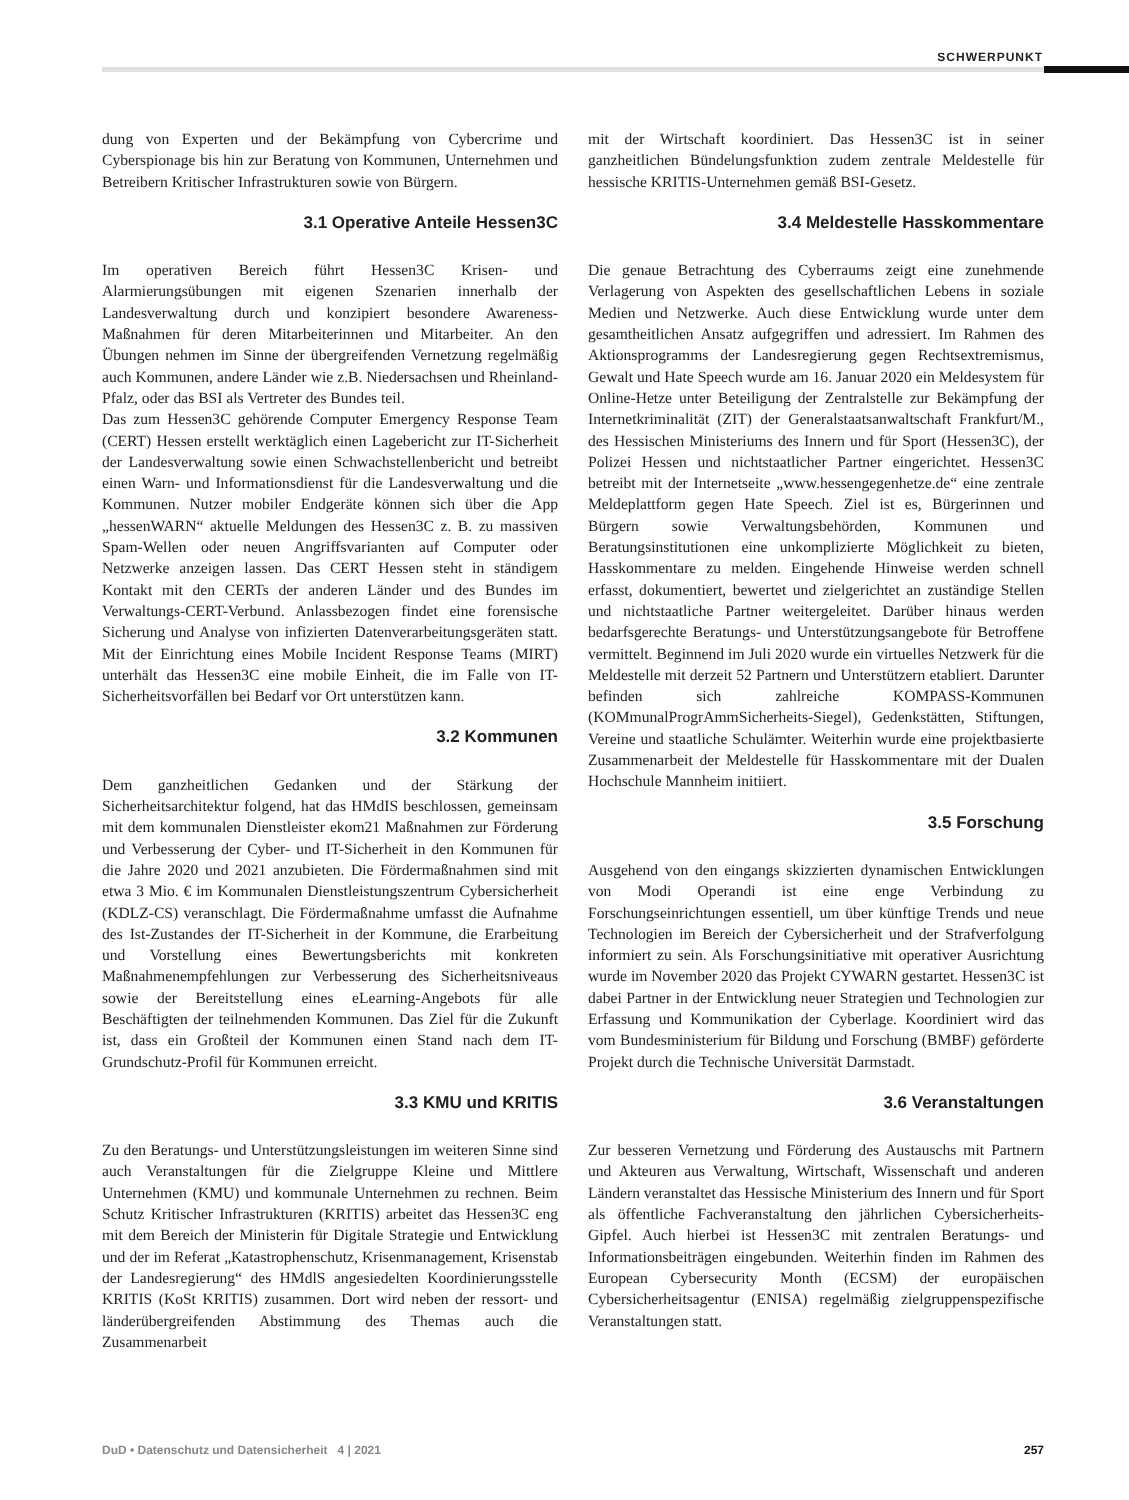SCHWERPUNKT
dung von Experten und der Bekämpfung von Cybercrime und Cyberspionage bis hin zur Beratung von Kommunen, Unternehmen und Betreibern Kritischer Infrastrukturen sowie von Bürgern.
3.1 Operative Anteile Hessen3C
Im operativen Bereich führt Hessen3C Krisen- und Alarmierungsübungen mit eigenen Szenarien innerhalb der Landesverwaltung durch und konzipiert besondere Awareness-Maßnahmen für deren Mitarbeiterinnen und Mitarbeiter. An den Übungen nehmen im Sinne der übergreifenden Vernetzung regelmäßig auch Kommunen, andere Länder wie z.B. Niedersachsen und Rheinland-Pfalz, oder das BSI als Vertreter des Bundes teil.
Das zum Hessen3C gehörende Computer Emergency Response Team (CERT) Hessen erstellt werktäglich einen Lagebericht zur IT-Sicherheit der Landesverwaltung sowie einen Schwachstellenbericht und betreibt einen Warn- und Informationsdienst für die Landesverwaltung und die Kommunen. Nutzer mobiler Endgeräte können sich über die App „hessenWARN“ aktuelle Meldungen des Hessen3C z. B. zu massiven Spam-Wellen oder neuen Angriffsvarianten auf Computer oder Netzwerke anzeigen lassen. Das CERT Hessen steht in ständigem Kontakt mit den CERTs der anderen Länder und des Bundes im Verwaltungs-CERT-Verbund. Anlassbezogen findet eine forensische Sicherung und Analyse von infizierten Datenverarbeitungsgeräten statt. Mit der Einrichtung eines Mobile Incident Response Teams (MIRT) unterhält das Hessen3C eine mobile Einheit, die im Falle von IT-Sicherheitsvorfällen bei Bedarf vor Ort unterstützen kann.
3.2 Kommunen
Dem ganzheitlichen Gedanken und der Stärkung der Sicherheitsarchitektur folgend, hat das HMdIS beschlossen, gemeinsam mit dem kommunalen Dienstleister ekom21 Maßnahmen zur Förderung und Verbesserung der Cyber- und IT-Sicherheit in den Kommunen für die Jahre 2020 und 2021 anzubieten. Die Fördermaßnahmen sind mit etwa 3 Mio. € im Kommunalen Dienstleistungszentrum Cybersicherheit (KDLZ-CS) veranschlagt. Die Fördermaßnahme umfasst die Aufnahme des Ist-Zustandes der IT-Sicherheit in der Kommune, die Erarbeitung und Vorstellung eines Bewertungsberichts mit konkreten Maßnahmenempfehlungen zur Verbesserung des Sicherheitsniveaus sowie der Bereitstellung eines eLearning-Angebots für alle Beschäftigten der teilnehmenden Kommunen. Das Ziel für die Zukunft ist, dass ein Großteil der Kommunen einen Stand nach dem IT-Grundschutz-Profil für Kommunen erreicht.
3.3 KMU und KRITIS
Zu den Beratungs- und Unterstützungsleistungen im weiteren Sinne sind auch Veranstaltungen für die Zielgruppe Kleine und Mittlere Unternehmen (KMU) und kommunale Unternehmen zu rechnen. Beim Schutz Kritischer Infrastrukturen (KRITIS) arbeitet das Hessen3C eng mit dem Bereich der Ministerin für Digitale Strategie und Entwicklung und der im Referat „Katastrophenschutz, Krisenmanagement, Krisenstab der Landesregierung“ des HMdlS angesiedelten Koordinierungsstelle KRITIS (KoSt KRITIS) zusammen. Dort wird neben der ressort- und länderübergreifenden Abstimmung des Themas auch die Zusammenarbeit
mit der Wirtschaft koordiniert. Das Hessen3C ist in seiner ganzheitlichen Bündelungsfunktion zudem zentrale Meldestelle für hessische KRITIS-Unternehmen gemäß BSI-Gesetz.
3.4 Meldestelle Hasskommentare
Die genaue Betrachtung des Cyberraums zeigt eine zunehmende Verlagerung von Aspekten des gesellschaftlichen Lebens in soziale Medien und Netzwerke. Auch diese Entwicklung wurde unter dem gesamtheitlichen Ansatz aufgegriffen und adressiert. Im Rahmen des Aktionsprogramms der Landesregierung gegen Rechtsextremismus, Gewalt und Hate Speech wurde am 16. Januar 2020 ein Meldesystem für Online-Hetze unter Beteiligung der Zentralstelle zur Bekämpfung der Internetkriminalität (ZIT) der Generalstaatsanwaltschaft Frankfurt/M., des Hessischen Ministeriums des Innern und für Sport (Hessen3C), der Polizei Hessen und nichtstaatlicher Partner eingerichtet. Hessen3C betreibt mit der Internetseite „www.hessengegenhetze.de“ eine zentrale Meldeplattform gegen Hate Speech. Ziel ist es, Bürgerinnen und Bürgern sowie Verwaltungsbehörden, Kommunen und Beratungsinstitutionen eine unkomplizierte Möglichkeit zu bieten, Hasskommentare zu melden. Eingehende Hinweise werden schnell erfasst, dokumentiert, bewertet und zielgerichtet an zuständige Stellen und nichtstaatliche Partner weitergeleitet. Darüber hinaus werden bedarfsgerechte Beratungs- und Unterstützungsangebote für Betroffene vermittelt. Beginnend im Juli 2020 wurde ein virtuelles Netzwerk für die Meldestelle mit derzeit 52 Partnern und Unterstützern etabliert. Darunter befinden sich zahlreiche KOMPASS-Kommunen (KOMmunalProgrAmmSicherheits-Siegel), Gedenkstätten, Stiftungen, Vereine und staatliche Schulämter. Weiterhin wurde eine projektbasierte Zusammenarbeit der Meldestelle für Hasskommentare mit der Dualen Hochschule Mannheim initiiert.
3.5 Forschung
Ausgehend von den eingangs skizzierten dynamischen Entwicklungen von Modi Operandi ist eine enge Verbindung zu Forschungseinrichtungen essentiell, um über künftige Trends und neue Technologien im Bereich der Cybersicherheit und der Strafverfolgung informiert zu sein. Als Forschungsinitiative mit operativer Ausrichtung wurde im November 2020 das Projekt CYWARN gestartet. Hessen3C ist dabei Partner in der Entwicklung neuer Strategien und Technologien zur Erfassung und Kommunikation der Cyberlage. Koordiniert wird das vom Bundesministerium für Bildung und Forschung (BMBF) geförderte Projekt durch die Technische Universität Darmstadt.
3.6 Veranstaltungen
Zur besseren Vernetzung und Förderung des Austauschs mit Partnern und Akteuren aus Verwaltung, Wirtschaft, Wissenschaft und anderen Ländern veranstaltet das Hessische Ministerium des Innern und für Sport als öffentliche Fachveranstaltung den jährlichen Cybersicherheits-Gipfel. Auch hierbei ist Hessen3C mit zentralen Beratungs- und Informationsbeiträgen eingebunden. Weiterhin finden im Rahmen des European Cybersecurity Month (ECSM) der europäischen Cybersicherheitsagentur (ENISA) regelmäßig zielgruppenspezifische Veranstaltungen statt.
DuD • Datenschutz und Datensicherheit 4 | 2021 257